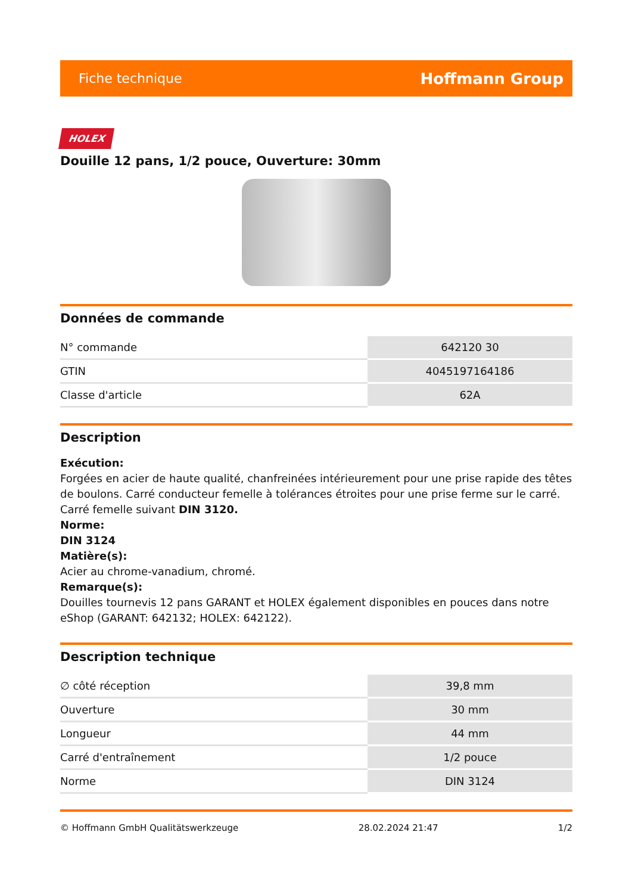Fiche technique Hoffmann Group
HOLEX
Douille 12 pans, 1/2 pouce, Ouverture: 30mm
Données de commande
| N° commande | 642120 30 |
| GTIN | 4045197164186 |
| Classe d'article | 62A |
Description
Exécution:
Forgées en acier de haute qualité, chanfreinées intérieurement pour une prise rapide des têtes de boulons. Carré conducteur femelle à tolérances étroites pour une prise ferme sur le carré. Carré femelle suivant DIN 3120.
Norme:
DIN 3124
Matière(s):
Acier au chrome-vanadium, chromé.
Remarque(s):
Douilles tournevis 12 pans GARANT et HOLEX également disponibles en pouces dans notre eShop (GARANT: 642132; HOLEX: 642122).
Description technique
| ∅ côté réception | 39,8 mm |
| Ouverture | 30 mm |
| Longueur | 44 mm |
| Carré d'entraînement | 1/2 pouce |
| Norme | DIN 3124 |
© Hoffmann GmbH Qualitätswerkzeuge 28.02.2024 21:47 1/2